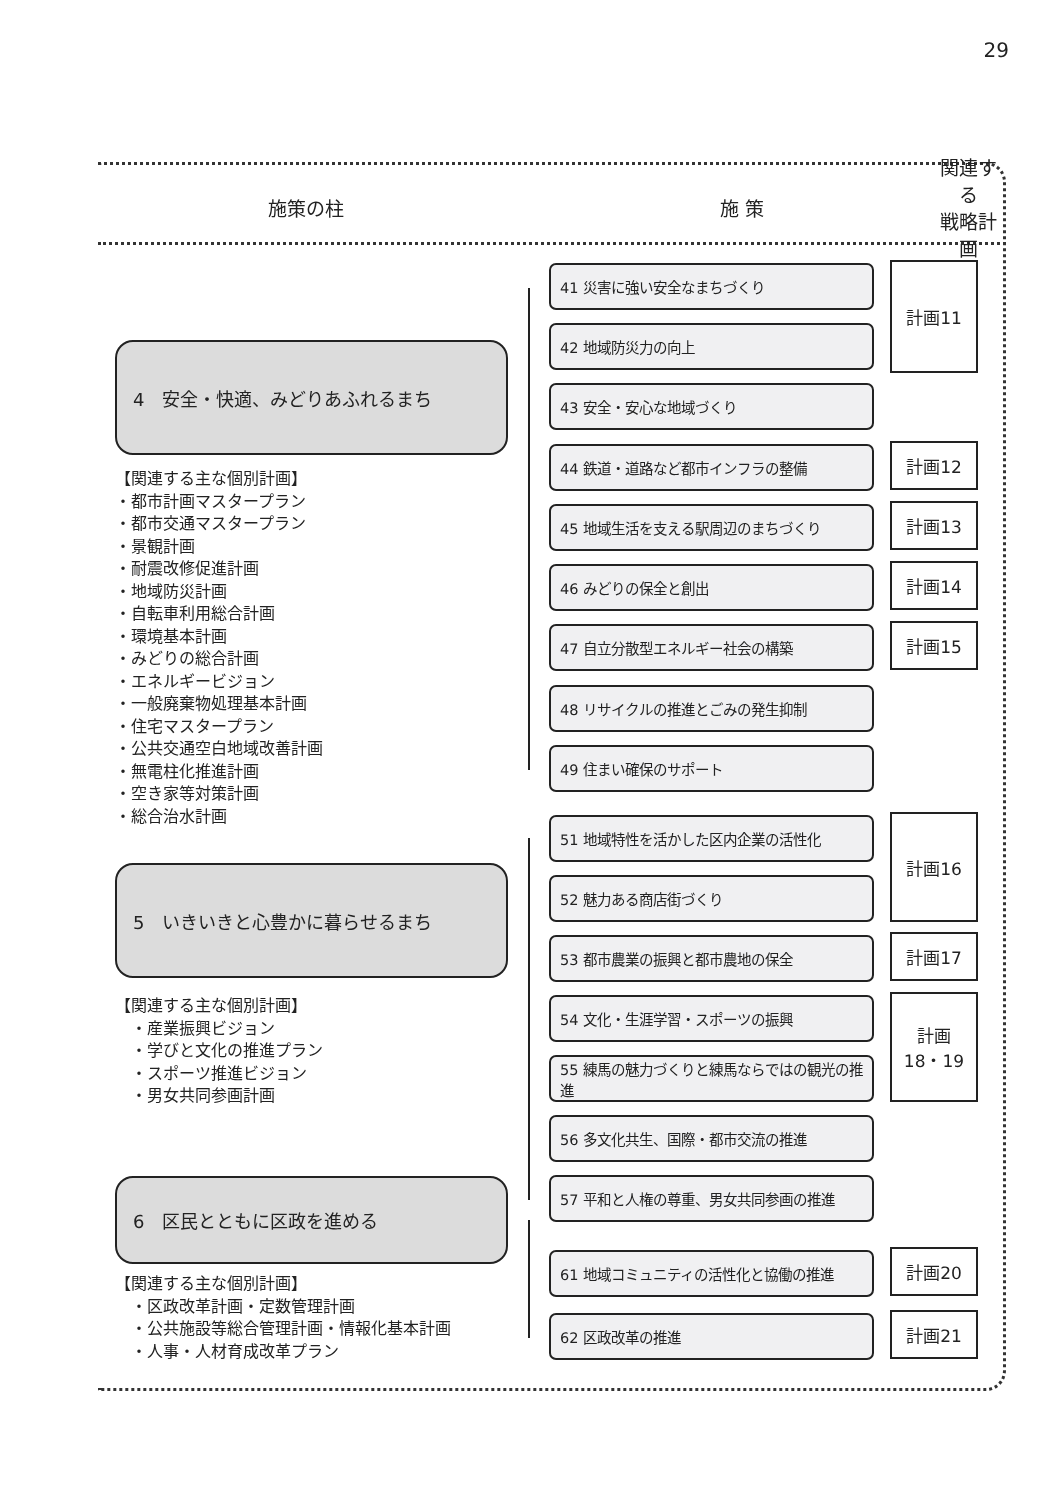29
施策の柱 施 策
関連する
戦略計画
4　安全・快適、みどりあふれるまち
【関連する主な個別計画】
・都市計画マスタープラン
・都市交通マスタープラン
・景観計画
・耐震改修促進計画
・地域防災計画
・自転車利用総合計画
・環境基本計画
・みどりの総合計画
・エネルギービジョン
・一般廃棄物処理基本計画
・住宅マスタープラン
・公共交通空白地域改善計画
・無電柱化推進計画
・空き家等対策計画
・総合治水計画
5　いきいきと心豊かに暮らせるまち
【関連する主な個別計画】
　・産業振興ビジョン
　・学びと文化の推進プラン
　・スポーツ推進ビジョン
　・男女共同参画計画
6　区民とともに区政を進める
【関連する主な個別計画】
　・区政改革計画・定数管理計画
　・公共施設等総合管理計画・情報化基本計画
　・人事・人材育成改革プラン
41 災害に強い安全なまちづくり
42 地域防災力の向上
43 安全・安心な地域づくり
44 鉄道・道路など都市インフラの整備
45 地域生活を支える駅周辺のまちづくり
46 みどりの保全と創出
47 自立分散型エネルギー社会の構築
48 リサイクルの推進とごみの発生抑制
49 住まい確保のサポート
51 地域特性を活かした区内企業の活性化
52 魅力ある商店街づくり
53 都市農業の振興と都市農地の保全
54 文化・生涯学習・スポーツの振興
55 練馬の魅力づくりと練馬ならではの観光の推進
56 多文化共生、国際・都市交流の推進
57 平和と人権の尊重、男女共同参画の推進
61 地域コミュニティの活性化と協働の推進
62 区政改革の推進
計画11
計画12
計画13
計画14
計画15
計画16
計画17
計画
18・19
計画20
計画21